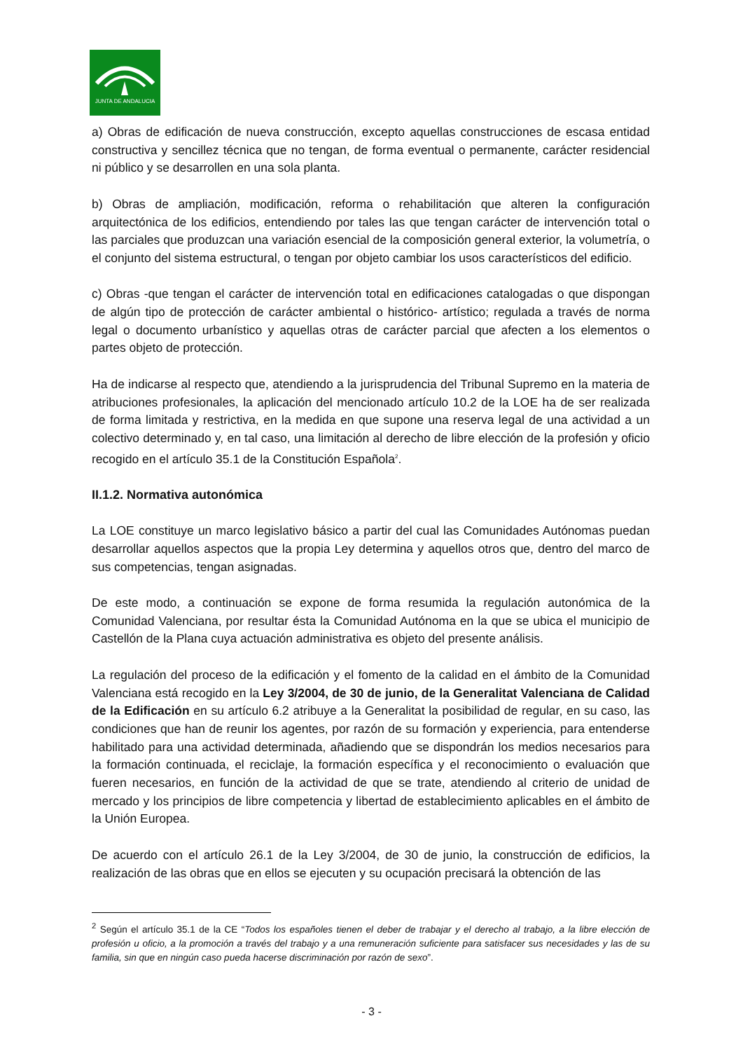JUNTA DE ANDALUCIA
a) Obras de edificación de nueva construcción, excepto aquellas construcciones de escasa entidad constructiva y sencillez técnica que no tengan, de forma eventual o permanente, carácter residencial ni público y se desarrollen en una sola planta.
b) Obras de ampliación, modificación, reforma o rehabilitación que alteren la configuración arquitectónica de los edificios, entendiendo por tales las que tengan carácter de intervención total o las parciales que produzcan una variación esencial de la composición general exterior, la volumetría, o el conjunto del sistema estructural, o tengan por objeto cambiar los usos característicos del edificio.
c) Obras -que tengan el carácter de intervención total en edificaciones catalogadas o que dispongan de algún tipo de protección de carácter ambiental o histórico- artístico; regulada a través de norma legal o documento urbanístico y aquellas otras de carácter parcial que afecten a los elementos o partes objeto de protección.
Ha de indicarse al respecto que, atendiendo a la jurisprudencia del Tribunal Supremo en la materia de atribuciones profesionales, la aplicación del mencionado artículo 10.2 de la LOE ha de ser realizada de forma limitada y restrictiva, en la medida en que supone una reserva legal de una actividad a un colectivo determinado y, en tal caso, una limitación al derecho de libre elección de la profesión y oficio recogido en el artículo 35.1 de la Constitución Española<sup>2</sup>.
II.1.2. Normativa autonómica
La LOE constituye un marco legislativo básico a partir del cual las Comunidades Autónomas puedan desarrollar aquellos aspectos que la propia Ley determina y aquellos otros que, dentro del marco de sus competencias, tengan asignadas.
De este modo, a continuación se expone de forma resumida la regulación autonómica de la Comunidad Valenciana, por resultar ésta la Comunidad Autónoma en la que se ubica el municipio de Castellón de la Plana cuya actuación administrativa es objeto del presente análisis.
La regulación del proceso de la edificación y el fomento de la calidad en el ámbito de la Comunidad Valenciana está recogido en la Ley 3/2004, de 30 de junio, de la Generalitat Valenciana de Calidad de la Edificación en su artículo 6.2 atribuye a la Generalitat la posibilidad de regular, en su caso, las condiciones que han de reunir los agentes, por razón de su formación y experiencia, para entenderse habilitado para una actividad determinada, añadiendo que se dispondrán los medios necesarios para la formación continuada, el reciclaje, la formación específica y el reconocimiento o evaluación que fueren necesarios, en función de la actividad de que se trate, atendiendo al criterio de unidad de mercado y los principios de libre competencia y libertad de establecimiento aplicables en el ámbito de la Unión Europea.
De acuerdo con el artículo 26.1 de la Ley 3/2004, de 30 de junio, la construcción de edificios, la realización de las obras que en ellos se ejecuten y su ocupación precisará la obtención de las
<sup>2</sup> Según el artículo 35.1 de la CE “Todos los españoles tienen el deber de trabajar y el derecho al trabajo, a la libre elección de profesión u oficio, a la promoción a través del trabajo y a una remuneración suficiente para satisfacer sus necesidades y las de su familia, sin que en ningún caso pueda hacerse discriminación por razón de sexo”.
- 3 -